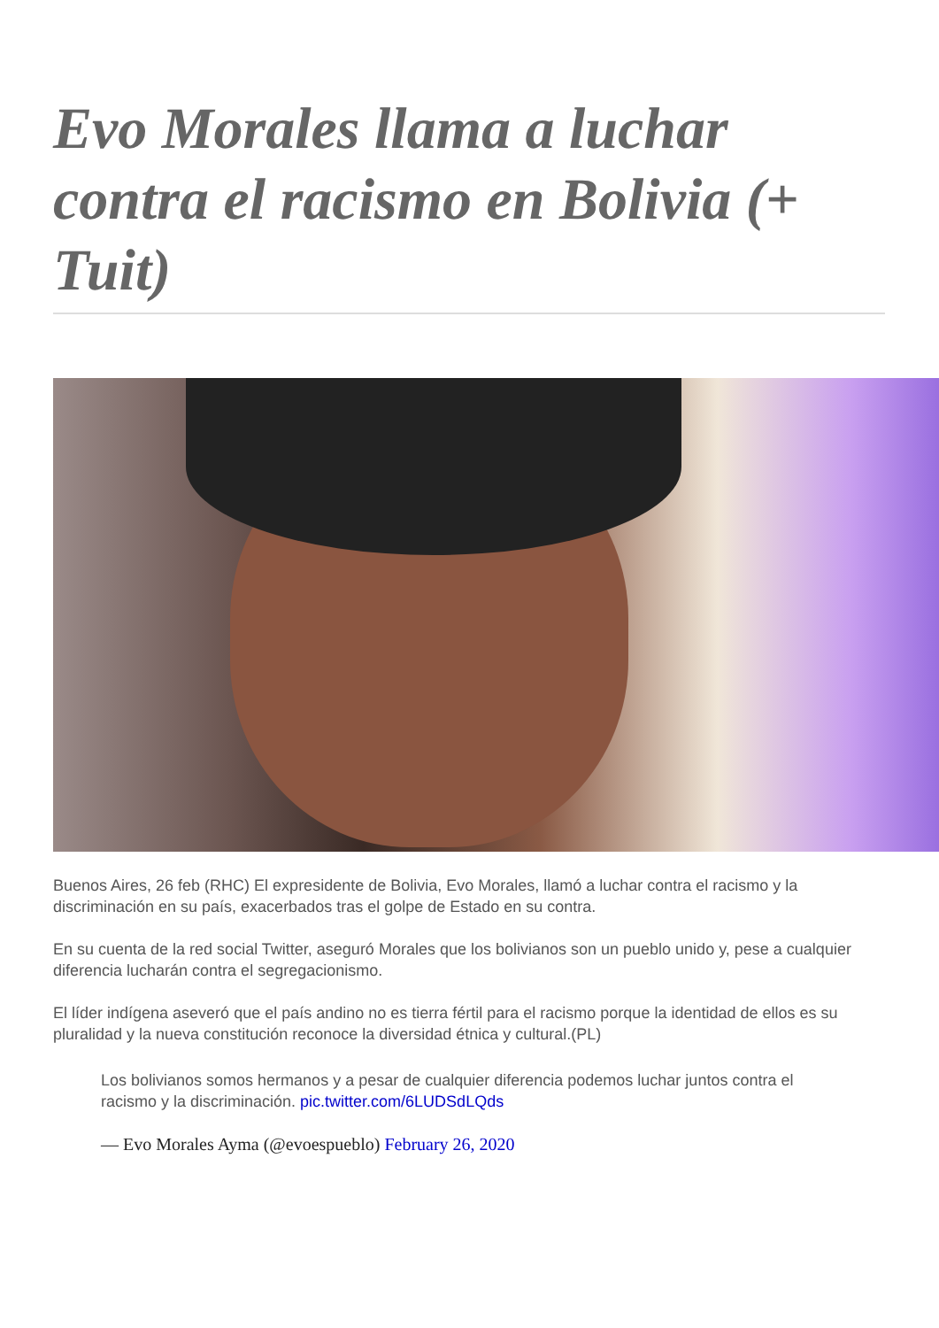Evo Morales llama a luchar contra el racismo en Bolivia (+ Tuit)
Buenos Aires, 26 feb (RHC) El expresidente de Bolivia, Evo Morales, llamó a luchar contra el racismo y la discriminación en su país, exacerbados tras el golpe de Estado en su contra.
En su cuenta de la red social Twitter, aseguró Morales que los bolivianos son un pueblo unido y, pese a cualquier diferencia lucharán contra el segregacionismo.
El líder indígena aseveró que el país andino no es tierra fértil para el racismo porque la identidad de ellos es su pluralidad y la nueva constitución reconoce la diversidad étnica y cultural.(PL)
Los bolivianos somos hermanos y a pesar de cualquier diferencia podemos luchar juntos contra el racismo y la discriminación. pic.twitter.com/6LUDSdLQds
— Evo Morales Ayma (@evoespueblo) February 26, 2020